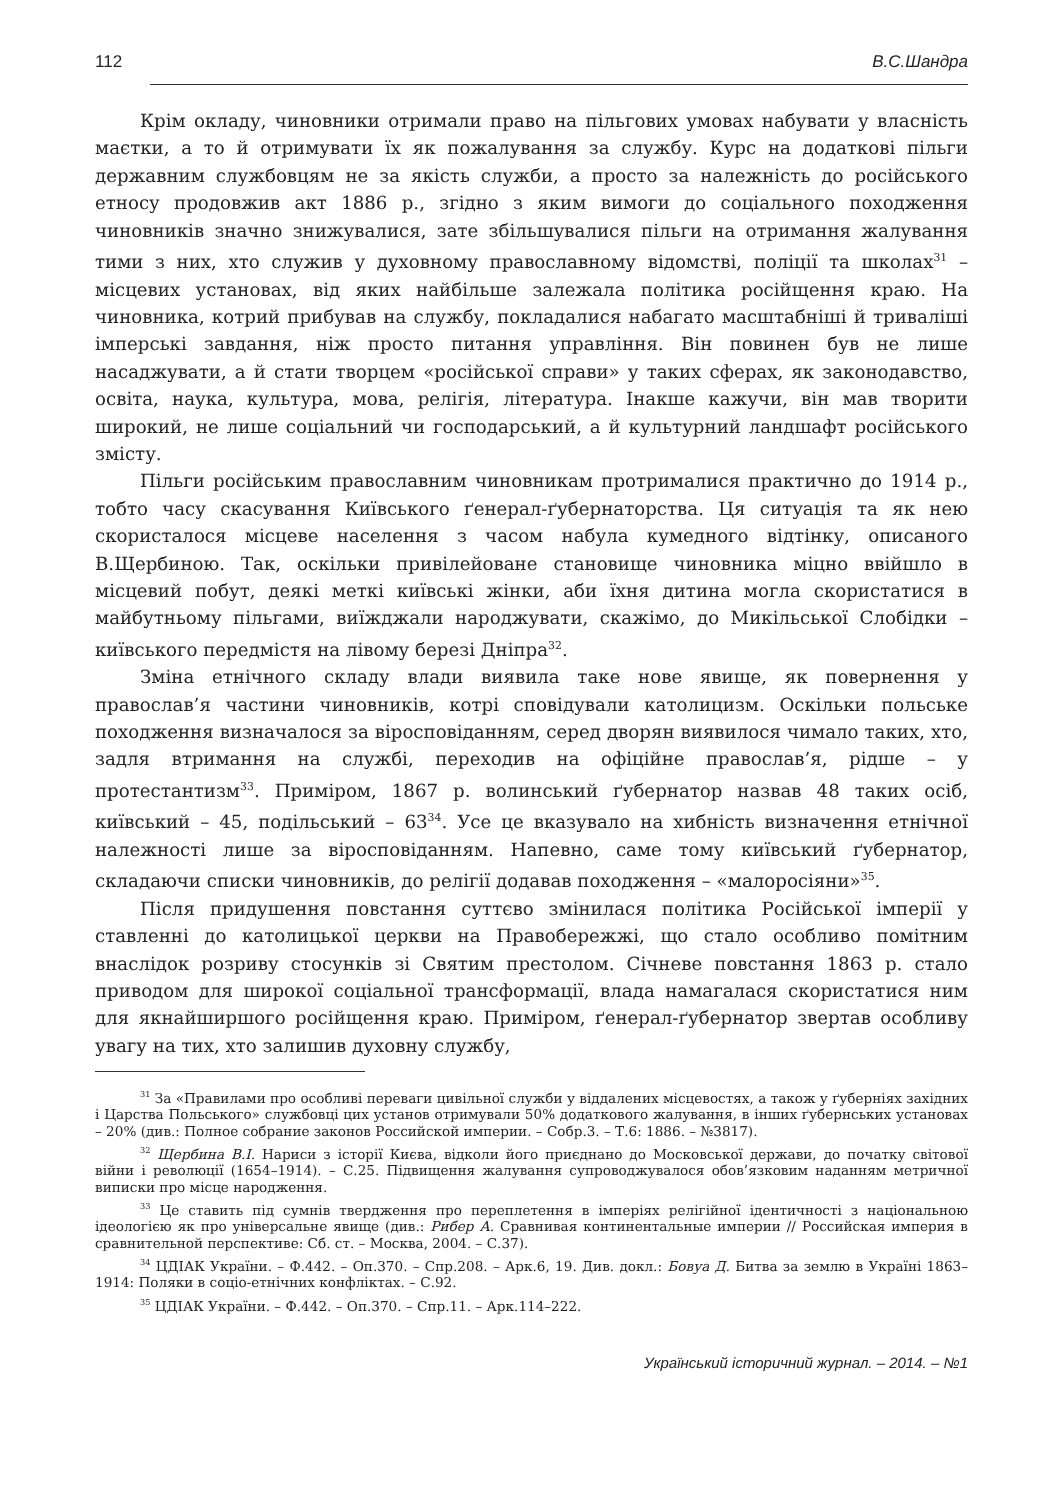112 В.С.Шандра
Крім окладу, чиновники отримали право на пільгових умовах набувати у власність маєтки, а то й отримувати їх як пожалування за службу. Курс на додаткові пільги державним службовцям не за якість служби, а просто за належність до російського етносу продовжив акт 1886 р., згідно з яким вимоги до соціального походження чиновників значно знижувалися, зате збільшувалися пільги на отримання жалування тими з них, хто служив у духовному православному відомстві, поліції та школах<sup>31</sup> – місцевих установах, від яких найбільше залежала політика російщення краю. На чиновника, котрий прибував на службу, покладалися набагато масштабніші й триваліші імперські завдання, ніж просто питання управління. Він повинен був не лише насаджувати, а й стати творцем «російської справи» у таких сферах, як законодавство, освіта, наука, культура, мова, релігія, література. Інакше кажучи, він мав творити широкий, не лише соціальний чи господарський, а й культурний ландшафт російського змісту.
Пільги російським православним чиновникам протрималися практично до 1914 р., тобто часу скасування Київського ґенерал-ґубернаторства. Ця ситуація та як нею скористалося місцеве населення з часом набула кумедного відтінку, описаного В.Щербиною. Так, оскільки привілейоване становище чиновника міцно ввійшло в місцевий побут, деякі меткі київські жінки, аби їхня дитина могла скористатися в майбутньому пільгами, виїжджали народжувати, скажімо, до Микільської Слобідки – київського передмістя на лівому березі Дніпра<sup>32</sup>.
Зміна етнічного складу влади виявила таке нове явище, як повернення у православ’я частини чиновників, котрі сповідували католицизм. Оскільки польське походження визначалося за віросповіданням, серед дворян виявилося чимало таких, хто, задля втримання на службі, переходив на офіційне православ’я, рідше – у протестантизм<sup>33</sup>. Приміром, 1867 р. волинський ґубернатор назвав 48 таких осіб, київський – 45, подільський – 63<sup>34</sup>. Усе це вказувало на хибність визначення етнічної належності лише за віросповіданням. Напевно, саме тому київський ґубернатор, складаючи списки чиновників, до релігії додавав походження – «малоросіяни»<sup>35</sup>.
Після придушення повстання суттєво змінилася політика Російської імперії у ставленні до католицької церкви на Правобережжі, що стало особливо помітним внаслідок розриву стосунків зі Святим престолом. Січневе повстання 1863 р. стало приводом для широкої соціальної трансформації, влада намагалася скористатися ним для якнайширшого російщення краю. Приміром, ґенерал-ґубернатор звертав особливу увагу на тих, хто залишив духовну службу,
<sup>31</sup> За «Правилами про особливі переваги цивільної служби у віддалених місцевостях, а також у ґуберніях західних і Царства Польського» службовці цих установ отримували 50% додаткового жалування, в інших ґубернських установах – 20% (див.: Полное собрание законов Российской империи. – Собр.3. – Т.6: 1886. – №3817).
<sup>32</sup> Щербина В.І. Нариси з історії Києва, відколи його приєднано до Московської держави, до початку світової війни і революції (1654–1914). – С.25. Підвищення жалування супроводжувалося обов’язковим наданням метричної виписки про місце народження.
<sup>33</sup> Це ставить під сумнів твердження про переплетення в імперіях релігійної ідентичності з національною ідеологією як про універсальне явище (див.: Рибер А. Сравнивая континентальные империи // Российская империя в сравнительной перспективе: Сб. ст. – Москва, 2004. – С.37).
<sup>34</sup> ЦДІАК України. – Ф.442. – Оп.370. – Спр.208. – Арк.6, 19. Див. докл.: Бовуа Д. Битва за землю в Україні 1863–1914: Поляки в соціо-етнічних конфліктах. – С.92.
<sup>35</sup> ЦДІАК України. – Ф.442. – Оп.370. – Спр.11. – Арк.114–222.
Український історичний журнал. – 2014. – №1